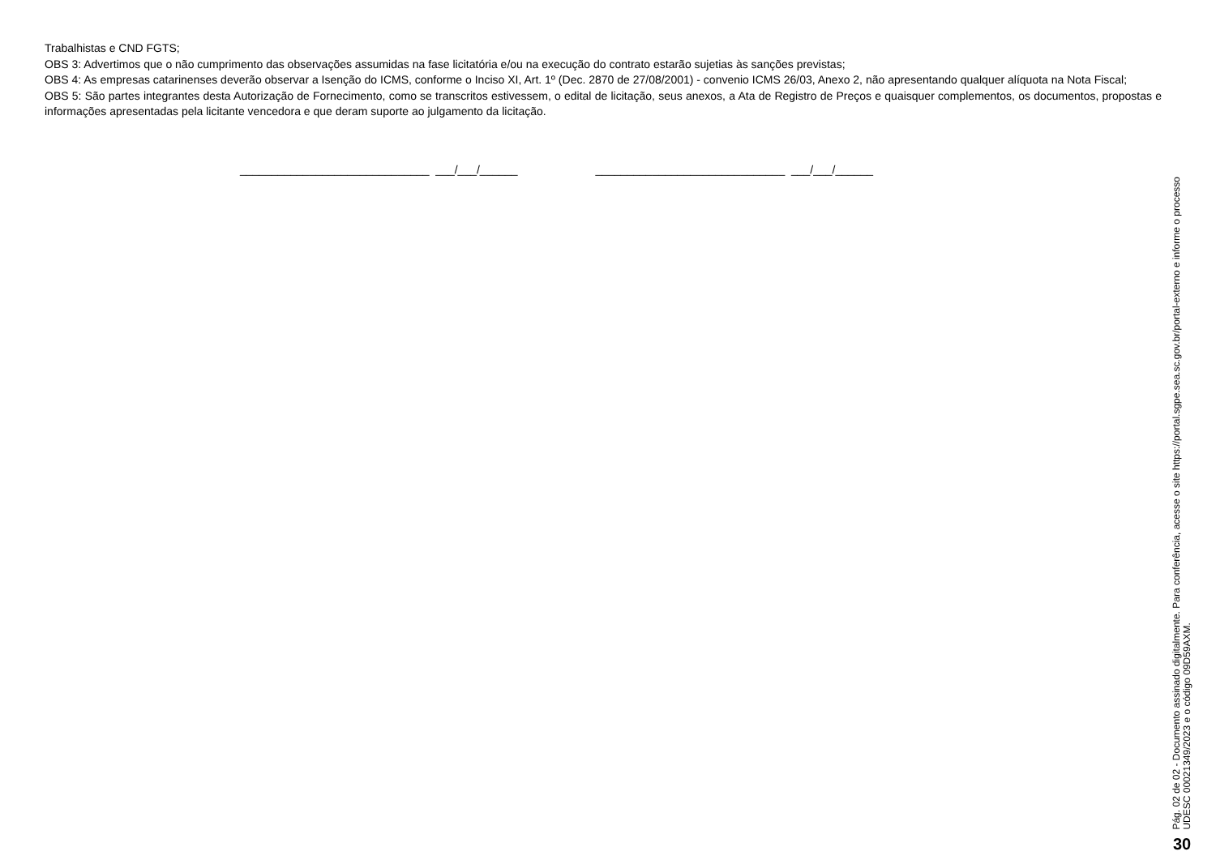Trabalhistas e CND FGTS;
OBS 3: Advertimos que o não cumprimento das observações assumidas na fase licitatória e/ou na execução do contrato estarão sujetias às sanções previstas;
OBS 4: As empresas catarinenses deverão observar a Isenção do ICMS, conforme o Inciso XI, Art. 1º (Dec. 2870 de 27/08/2001) - convenio ICMS 26/03, Anexo 2, não apresentando qualquer alíquota na Nota Fiscal;
OBS 5: São partes integrantes desta Autorização de Fornecimento, como se transcritos estivessem, o edital de licitação, seus anexos, a Ata de Registro de Preços e quaisquer complementos, os documentos, propostas e informações apresentadas pela licitante vencedora e que deram suporte ao julgamento da licitação.
______________________________ ___/___/______ ______________________________ ___/___/______
Pág. 02 de 02 - Documento assinado digitalmente. Para conferência, acesse o site https://portal.sgpe.sea.sc.gov.br/portal-externo e informe o processo
UDESC 00021349/2023 e o código 09D59AXM.
30